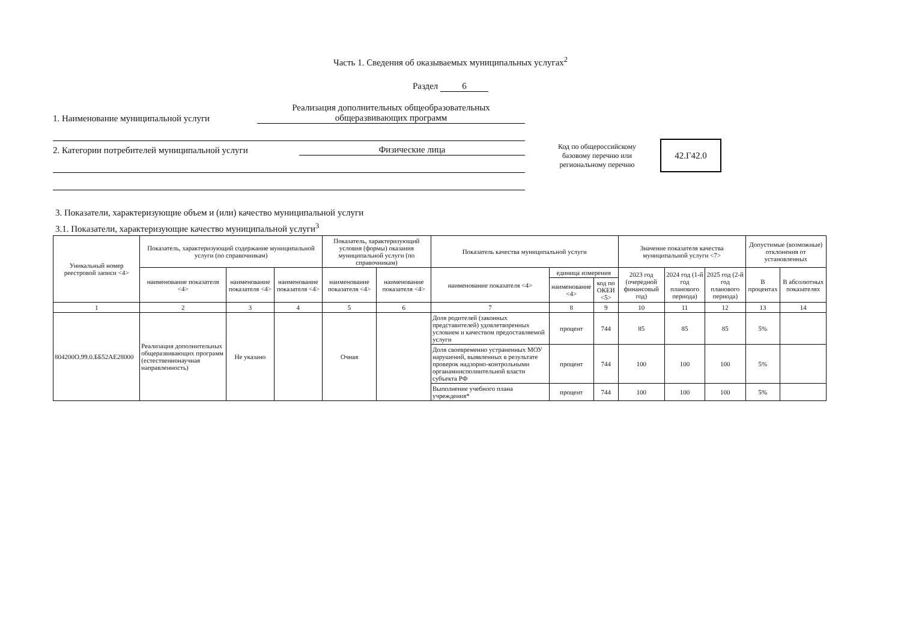Часть 1. Сведения об оказываемых муниципальных услугах<sup>2</sup>
Раздел 6
1. Наименование муниципальной услуги
Реализация дополнительных общеобразовательных
общеразвивающих программ
2. Категории потребителей муниципальной услуги
Физические лица
Код по общероссийскому базовому перечню или региональному перечню
42.Г42.0
3. Показатели, характеризующие объем и (или) качество муниципальной услуги
3.1. Показатели, характеризующие качество муниципальной услуги<sup>3</sup>
| Уникальный номер реестровой записи <4> | Показатель, характеризующий содержание муниципальной услуги (по справочникам) | | | Показатель, характеризующий условия (формы) оказания муниципальной услуги (по справочникам) | | Показатель качества муниципальной услуги | | | Значение показателя качества муниципальной услуги <7> | | | Допустимые (возможные) отклонения от установленных | |
| --- | --- | --- | --- | --- | --- | --- | --- | --- | --- | --- | --- | --- | --- |
| | наименование показателя <4> | наименование показателя <4> | наименование показателя <4> | наименование показателя <4> | наименование показателя <4> | наименование показателя <4> | единица измерения | | 2023 год (очередной финансовый год) | 2024 год (1-й год планового периода) | 2025 год (2-й год планового периода) | В процентах | В абсолютных показателях |
| | | | | | | | наименование <4> | код по ОКЕИ <5> | | | | | |
| 1 | 2 | 3 | 4 | 5 | 6 | 7 | 8 | 9 | 10 | 11 | 12 | 13 | 14 |
| 804200О.99.0.ББ52АЕ28000 | Реализация дополнительных общеразвивающих программ (естественнонаучная направленность) | Не указано | | Очная | | Доля родителей (законных представителей) удовлетворенных условием и качеством предоставляемой услуги | процент | 744 | 85 | 85 | 85 | 5% | |
| | | | | | | Доля своевременно устраненных МОУ нарушений, выявленных в результате проверок надзорно-контрольными органамиисполнительной власти субъекта РФ | процент | 744 | 100 | 100 | 100 | 5% | |
| | | | | | | Выполнение учебного плана учреждения* | процент | 744 | 100 | 100 | 100 | 5% | |